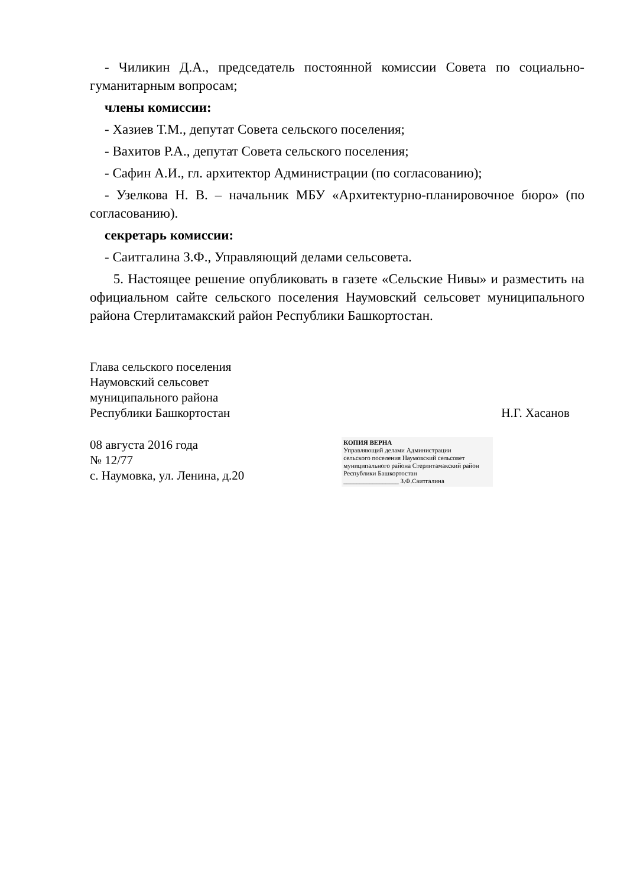- Чиликин Д.А., председатель постоянной комиссии Совета по социально-гуманитарным вопросам;
члены комиссии:
- Хазиев Т.М., депутат Совета сельского поселения;
- Вахитов Р.А., депутат Совета сельского поселения;
- Сафин А.И., гл. архитектор Администрации (по согласованию);
- Узелкова Н. В. – начальник МБУ «Архитектурно-планировочное бюро» (по согласованию).
секретарь комиссии:
- Саитгалина З.Ф., Управляющий делами сельсовета.
5. Настоящее решение опубликовать в газете «Сельские Нивы» и разместить на официальном сайте сельского поселения Наумовский сельсовет муниципального района Стерлитамакский район Республики Башкортостан.
Глава сельского поселения
Наумовский сельсовет
муниципального района
Республики Башкортостан Н.Г. Хасанов
08 августа 2016 года
№ 12/77
с. Наумовка, ул. Ленина, д.20
КОПИЯ ВЕРНА
Управляющий делами Администрации
сельского поселения Наумовский сельсовет
муниципального района Стерлитамакский район
Республики Башкортостан
_________________ З.Ф.Саитгалина